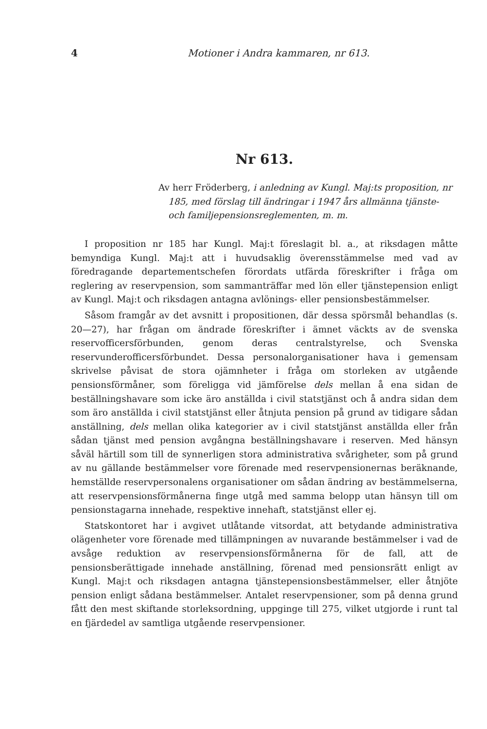4 Motioner i Andra kammaren, nr 613.
Nr 613.
Av herr Fröderberg, i anledning av Kungl. Maj:ts proposition, nr 185, med förslag till ändringar i 1947 års allmänna tjänste- och familjepensionsreglementen, m. m.
I proposition nr 185 har Kungl. Maj:t föreslagit bl. a., at riksdagen måtte bemyndiga Kungl. Maj:t att i huvudsaklig överensstämmelse med vad av föredragande departementschefen förordats utfärda föreskrifter i fråga om reglering av reservpension, som sammanträffar med lön eller tjänstepension enligt av Kungl. Maj:t och riksdagen antagna avlönings- eller pensionsbestämmelser.
Såsom framgår av det avsnitt i propositionen, där dessa spörsmål behandlas (s. 20—27), har frågan om ändrade föreskrifter i ämnet väckts av de svenska reservofficersförbunden, genom deras centralstyrelse, och Svenska reservunderofficersförbundet. Dessa personalorganisationer hava i gemensam skrivelse påvisat de stora ojämnheter i fråga om storleken av utgående pensionsförmåner, som föreligga vid jämförelse dels mellan å ena sidan de beställningshavare som icke äro anställda i civil statstjänst och å andra sidan dem som äro anställda i civil statstjänst eller åtnjuta pension på grund av tidigare sådan anställning, dels mellan olika kategorier av i civil statstjänst anställda eller från sådan tjänst med pension avgångna beställningshavare i reserven. Med hänsyn såväl härtill som till de synnerligen stora administrativa svårigheter, som på grund av nu gällande bestämmelser vore förenade med reservpensionernas beräknande, hemställde reservpersonalens organisationer om sådan ändring av bestämmelserna, att reservpensionsförmånerna finge utgå med samma belopp utan hänsyn till om pensionstagarna innehade, respektive innehaft, statstjänst eller ej.
Statskontoret har i avgivet utlåtande vitsordat, att betydande administrativa olägenheter vore förenade med tillämpningen av nuvarande bestämmelser i vad de avsåge reduktion av reservpensionsförmånerna för de fall, att de pensionsberättigade innehade anställning, förenad med pensionsrätt enligt av Kungl. Maj:t och riksdagen antagna tjänstepensionsbestämmelser, eller åtnjöte pension enligt sådana bestämmelser. Antalet reservpensioner, som på denna grund fått den mest skiftande storleksordning, uppginge till 275, vilket utgjorde i runt tal en fjärdedel av samtliga utgående reservpensioner.